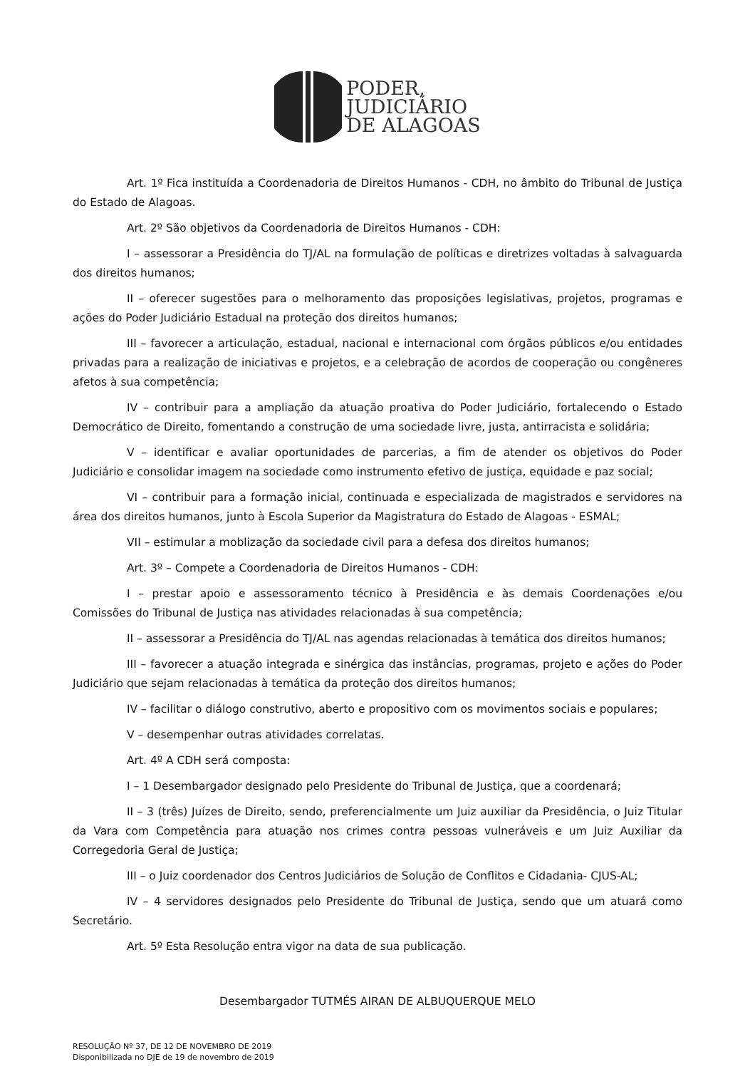PODER,
JUDICIÁRIO
DE ALAGOAS
Art. 1º Fica instituída a Coordenadoria de Direitos Humanos - CDH, no âmbito do Tribunal de Justiça do Estado de Alagoas.
Art. 2º São objetivos da Coordenadoria de Direitos Humanos - CDH:
I – assessorar a Presidência do TJ/AL na formulação de políticas e diretrizes voltadas à salvaguarda dos direitos humanos;
II – oferecer sugestões para o melhoramento das proposições legislativas, projetos, programas e ações do Poder Judiciário Estadual na proteção dos direitos humanos;
III – favorecer a articulação, estadual, nacional e internacional com órgãos públicos e/ou entidades privadas para a realização de iniciativas e projetos, e a celebração de acordos de cooperação ou congêneres afetos à sua competência;
IV – contribuir para a ampliação da atuação proativa do Poder Judiciário, fortalecendo o Estado Democrático de Direito, fomentando a construção de uma sociedade livre, justa, antirracista e solidária;
V – identificar e avaliar oportunidades de parcerias, a fim de atender os objetivos do Poder Judiciário e consolidar imagem na sociedade como instrumento efetivo de justiça, equidade e paz social;
VI – contribuir para a formação inicial, continuada e especializada de magistrados e servidores na área dos direitos humanos, junto à Escola Superior da Magistratura do Estado de Alagoas - ESMAL;
VII – estimular a moblização da sociedade civil para a defesa dos direitos humanos;
Art. 3º – Compete a Coordenadoria de Direitos Humanos - CDH:
I – prestar apoio e assessoramento técnico à Presidência e às demais Coordenações e/ou Comissões do Tribunal de Justiça nas atividades relacionadas à sua competência;
II – assessorar a Presidência do TJ/AL nas agendas relacionadas à temática dos direitos humanos;
III – favorecer a atuação integrada e sinérgica das instâncias, programas, projeto e ações do Poder Judiciário que sejam relacionadas à temática da proteção dos direitos humanos;
IV – facilitar o diálogo construtivo, aberto e propositivo com os movimentos sociais e populares;
V – desempenhar outras atividades correlatas.
Art. 4º A CDH será composta:
I – 1 Desembargador designado pelo Presidente do Tribunal de Justiça, que a coordenará;
II – 3 (três) Juízes de Direito, sendo, preferencialmente um Juiz auxiliar da Presidência, o Juiz Titular da Vara com Competência para atuação nos crimes contra pessoas vulneráveis e um Juiz Auxiliar da Corregedoria Geral de Justiça;
III – o Juiz coordenador dos Centros Judiciários de Solução de Conflitos e Cidadania- CJUS-AL;
IV – 4 servidores designados pelo Presidente do Tribunal de Justiça, sendo que um atuará como Secretário.
Art. 5º Esta Resolução entra vigor na data de sua publicação.
Desembargador TUTMÉS AIRAN DE ALBUQUERQUE MELO
RESOLUÇÃO Nº 37, DE 12 DE NOVEMBRO DE 2019
Disponibilizada no DJE de 19 de novembro de 2019